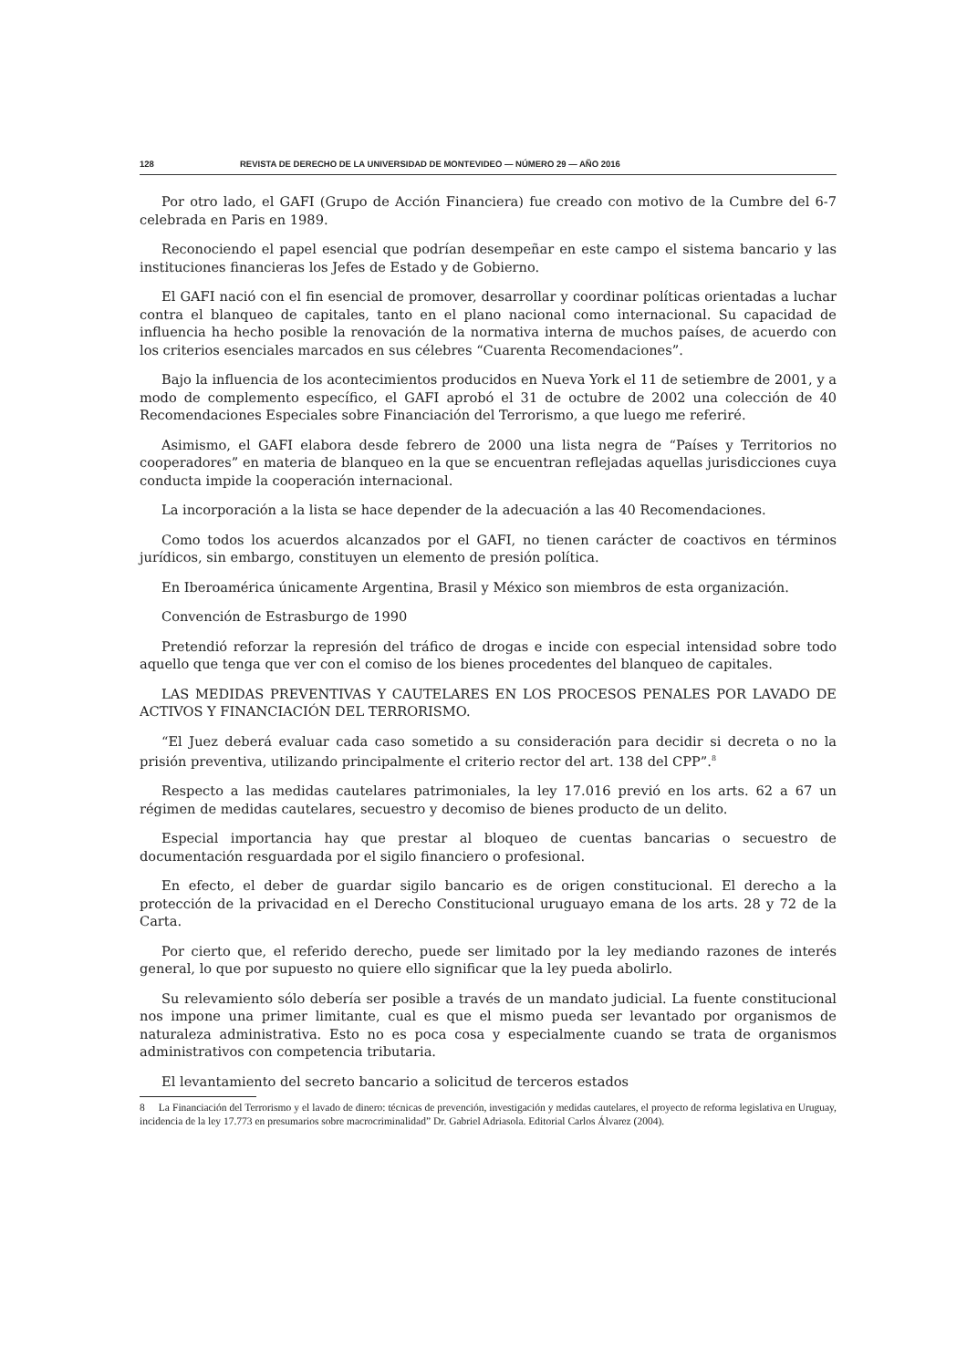128 REVISTA DE DERECHO DE LA UNIVERSIDAD DE MONTEVIDEO — NÚMERO 29 — AÑO 2016
Por otro lado, el GAFI (Grupo de Acción Financiera) fue creado con motivo de la Cumbre del 6-7 celebrada en Paris en 1989.
Reconociendo el papel esencial que podrían desempeñar en este campo el sistema bancario y las instituciones financieras los Jefes de Estado y de Gobierno.
El GAFI nació con el fin esencial de promover, desarrollar y coordinar políticas orientadas a luchar contra el blanqueo de capitales, tanto en el plano nacional como internacional. Su capacidad de influencia ha hecho posible la renovación de la normativa interna de muchos países, de acuerdo con los criterios esenciales marcados en sus célebres “Cuarenta Recomendaciones”.
Bajo la influencia de los acontecimientos producidos en Nueva York el 11 de setiembre de 2001, y a modo de complemento específico, el GAFI aprobó el 31 de octubre de 2002 una colección de 40 Recomendaciones Especiales sobre Financiación del Terrorismo, a que luego me referiré.
Asimismo, el GAFI elabora desde febrero de 2000 una lista negra de “Países y Territorios no cooperadores” en materia de blanqueo en la que se encuentran reflejadas aquellas jurisdicciones cuya conducta impide la cooperación internacional.
La incorporación a la lista se hace depender de la adecuación a las 40 Recomendaciones.
Como todos los acuerdos alcanzados por el GAFI, no tienen carácter de coactivos en términos jurídicos, sin embargo, constituyen un elemento de presión política.
En Iberoamérica únicamente Argentina, Brasil y México son miembros de esta organización.
Convención de Estrasburgo de 1990
Pretendió reforzar la represión del tráfico de drogas e incide con especial intensidad sobre todo aquello que tenga que ver con el comiso de los bienes procedentes del blanqueo de capitales.
LAS MEDIDAS PREVENTIVAS Y CAUTELARES EN LOS PROCESOS PENALES POR LAVADO DE ACTIVOS Y FINANCIACIÓN DEL TERRORISMO.
“El Juez deberá evaluar cada caso sometido a su consideración para decidir si decreta o no la prisión preventiva, utilizando principalmente el criterio rector del art. 138 del CPP”.<sup>8</sup>
Respecto a las medidas cautelares patrimoniales, la ley 17.016 previó en los arts. 62 a 67 un régimen de medidas cautelares, secuestro y decomiso de bienes producto de un delito.
Especial importancia hay que prestar al bloqueo de cuentas bancarias o secuestro de documentación resguardada por el sigilo financiero o profesional.
En efecto, el deber de guardar sigilo bancario es de origen constitucional. El derecho a la protección de la privacidad en el Derecho Constitucional uruguayo emana de los arts. 28 y 72 de la Carta.
Por cierto que, el referido derecho, puede ser limitado por la ley mediando razones de interés general, lo que por supuesto no quiere ello significar que la ley pueda abolirlo.
Su relevamiento sólo debería ser posible a través de un mandato judicial. La fuente constitucional nos impone una primer limitante, cual es que el mismo pueda ser levantado por organismos de naturaleza administrativa. Esto no es poca cosa y especialmente cuando se trata de organismos administrativos con competencia tributaria.
El levantamiento del secreto bancario a solicitud de terceros estados
8 La Financiación del Terrorismo y el lavado de dinero: técnicas de prevención, investigación y medidas cautelares, el proyecto de reforma legislativa en Uruguay, incidencia de la ley 17.773 en presumarios sobre macrocriminalidad” Dr. Gabriel Adriasola. Editorial Carlos Álvarez (2004).